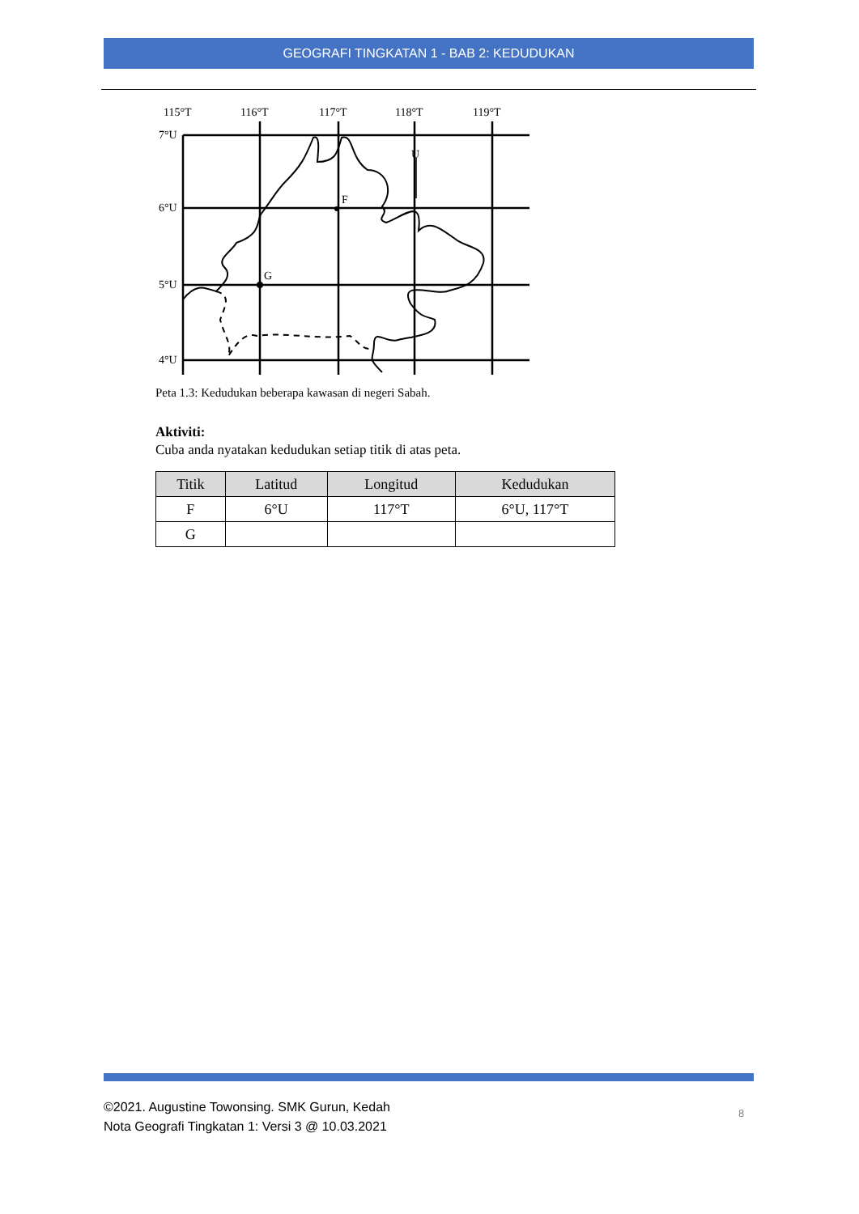GEOGRAFI TINGKATAN 1 - BAB 2: KEDUDUKAN
115°T
116°T
117°T
118°T
119°T
7°U
6°U
5°U
4°U
F
G
U
Peta 1.3: Kedudukan beberapa kawasan di negeri Sabah.
Aktiviti:
Cuba anda nyatakan kedudukan setiap titik di atas peta.
| Titik | Latitud | Longitud | Kedudukan |
| --- | --- | --- | --- |
| F | 6°U | 117°T | 6°U, 117°T |
| G | | | |
©2021. Augustine Towonsing. SMK Gurun, Kedah
Nota Geografi Tingkatan 1: Versi 3 @ 10.03.2021
8